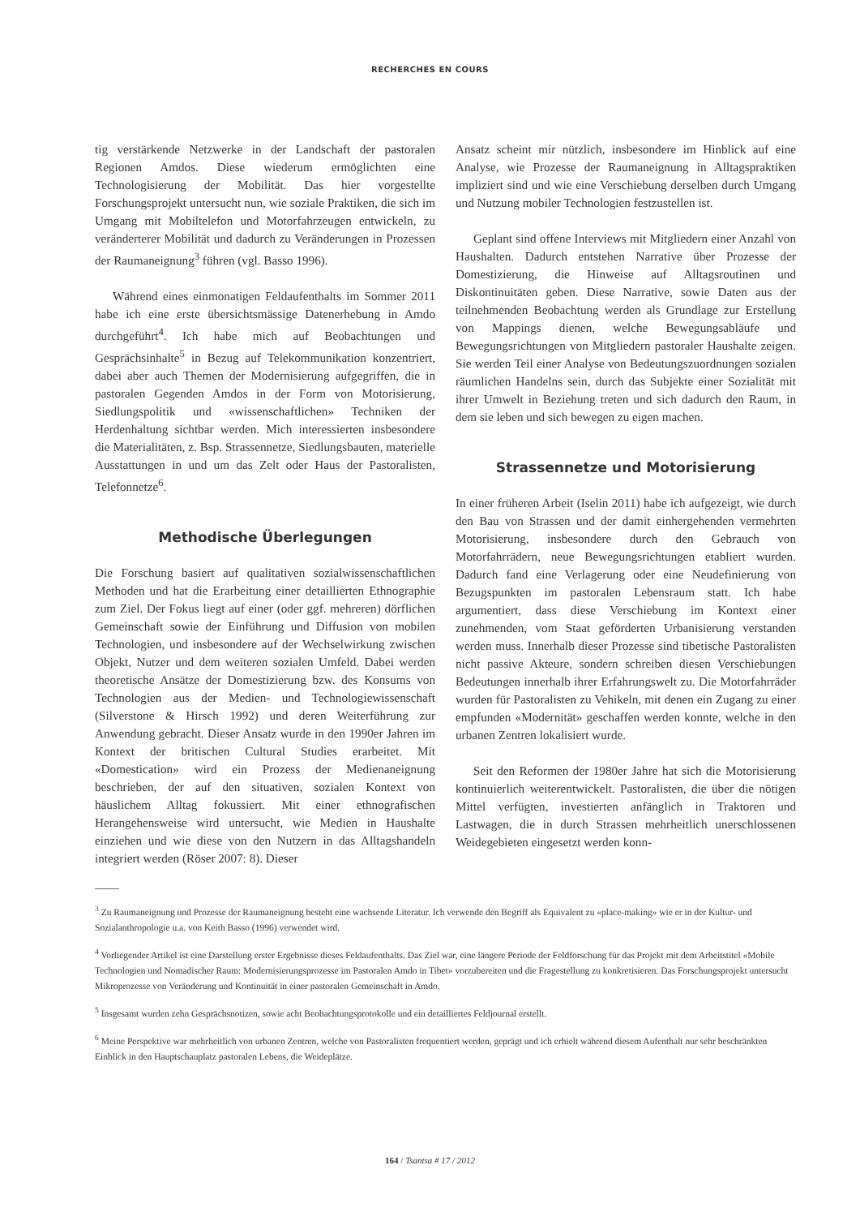RECHERCHES EN COURS
tig verstärkende Netzwerke in der Landschaft der pastoralen Regionen Amdos. Diese wiederum ermöglichten eine Technologisierung der Mobilität. Das hier vorgestellte Forschungsprojekt untersucht nun, wie soziale Praktiken, die sich im Umgang mit Mobiltelefon und Motorfahrzeugen entwickeln, zu veränderterer Mobilität und dadurch zu Veränderungen in Prozessen der Raumaneignung<sup>3</sup> führen (vgl. Basso 1996).
Während eines einmonatigen Feldaufenthalts im Sommer 2011 habe ich eine erste übersichtsmässige Datenerhebung in Amdo durchgeführt<sup>4</sup>. Ich habe mich auf Beobachtungen und Gesprächsinhalte<sup>5</sup> in Bezug auf Telekommunikation konzentriert, dabei aber auch Themen der Modernisierung aufgegriffen, die in pastoralen Gegenden Amdos in der Form von Motorisierung, Siedlungspolitik und «wissenschaftlichen» Techniken der Herdenhaltung sichtbar werden. Mich interessierten insbesondere die Materialitäten, z. Bsp. Strassennetze, Siedlungsbauten, materielle Ausstattungen in und um das Zelt oder Haus der Pastoralisten, Telefonnetze<sup>6</sup>.
Methodische Überlegungen
Die Forschung basiert auf qualitativen sozialwissenschaftlichen Methoden und hat die Erarbeitung einer detaillierten Ethnographie zum Ziel. Der Fokus liegt auf einer (oder ggf. mehreren) dörflichen Gemeinschaft sowie der Einführung und Diffusion von mobilen Technologien, und insbesondere auf der Wechselwirkung zwischen Objekt, Nutzer und dem weiteren sozialen Umfeld. Dabei werden theoretische Ansätze der Domestizierung bzw. des Konsums von Technologien aus der Medien- und Technologiewissenschaft (Silverstone & Hirsch 1992) und deren Weiterführung zur Anwendung gebracht. Dieser Ansatz wurde in den 1990er Jahren im Kontext der britischen Cultural Studies erarbeitet. Mit «Domestication» wird ein Prozess der Medienaneignung beschrieben, der auf den situativen, sozialen Kontext von häuslichem Alltag fokussiert. Mit einer ethnografischen Herangehensweise wird untersucht, wie Medien in Haushalte einziehen und wie diese von den Nutzern in das Alltagshandeln integriert werden (Röser 2007: 8). Dieser
Ansatz scheint mir nützlich, insbesondere im Hinblick auf eine Analyse, wie Prozesse der Raumaneignung in Alltagspraktiken impliziert sind und wie eine Verschiebung derselben durch Umgang und Nutzung mobiler Technologien festzustellen ist.
Geplant sind offene Interviews mit Mitgliedern einer Anzahl von Haushalten. Dadurch entstehen Narrative über Prozesse der Domestizierung, die Hinweise auf Alltagsroutinen und Diskontinuitäten geben. Diese Narrative, sowie Daten aus der teilnehmenden Beobachtung werden als Grundlage zur Erstellung von Mappings dienen, welche Bewegungsabläufe und Bewegungsrichtungen von Mitgliedern pastoraler Haushalte zeigen. Sie werden Teil einer Analyse von Bedeutungszuordnungen sozialen räumlichen Handelns sein, durch das Subjekte einer Sozialität mit ihrer Umwelt in Beziehung treten und sich dadurch den Raum, in dem sie leben und sich bewegen zu eigen machen.
Strassennetze und Motorisierung
In einer früheren Arbeit (Iselin 2011) habe ich aufgezeigt, wie durch den Bau von Strassen und der damit einhergehenden vermehrten Motorisierung, insbesondere durch den Gebrauch von Motorfahrrädern, neue Bewegungsrichtungen etabliert wurden. Dadurch fand eine Verlagerung oder eine Neudefinierung von Bezugspunkten im pastoralen Lebensraum statt. Ich habe argumentiert, dass diese Verschiebung im Kontext einer zunehmenden, vom Staat geförderten Urbanisierung verstanden werden muss. Innerhalb dieser Prozesse sind tibetische Pastoralisten nicht passive Akteure, sondern schreiben diesen Verschiebungen Bedeutungen innerhalb ihrer Erfahrungswelt zu. Die Motorfahrräder wurden für Pastoralisten zu Vehikeln, mit denen ein Zugang zu einer empfunden «Modernität» geschaffen werden konnte, welche in den urbanen Zentren lokalisiert wurde.
Seit den Reformen der 1980er Jahre hat sich die Motorisierung kontinuierlich weiterentwickelt. Pastoralisten, die über die nötigen Mittel verfügten, investierten anfänglich in Traktoren und Lastwagen, die in durch Strassen mehrheitlich unerschlossenen Weidegebieten eingesetzt werden konn-
<sup>3</sup> Zu Raumaneignung und Prozesse der Raumaneignung besteht eine wachsende Literatur. Ich verwende den Begriff als Equivalent zu «place-making» wie er in der Kultur- und Sozialanthropologie u.a. von Keith Basso (1996) verwendet wird.
<sup>4</sup> Vorliegender Artikel ist eine Darstellung erster Ergebnisse dieses Feldaufenthalts. Das Ziel war, eine längere Periode der Feldforschung für das Projekt mit dem Arbeitstitel «Mobile Technologien und Nomadischer Raum: Modernisierungsprozesse im Pastoralen Amdo in Tibet» vorzubereiten und die Fragestellung zu konkretisieren. Das Forschungsprojekt untersucht Mikroprozesse von Veränderung und Kontinuität in einer pastoralen Gemeinschaft in Amdo.
<sup>5</sup> Insgesamt wurden zehn Gesprächsnotizen, sowie acht Beobachtungsprotokolle und ein detailliertes Feldjournal erstellt.
<sup>6</sup> Meine Perspektive war mehrheitlich von urbanen Zentren, welche von Pastoralisten frequentiert werden, geprägt und ich erhielt während diesem Aufenthalt nur sehr beschränkten Einblick in den Hauptschauplatz pastoralen Lebens, die Weideplätze.
164 / Tsantsa # 17 / 2012